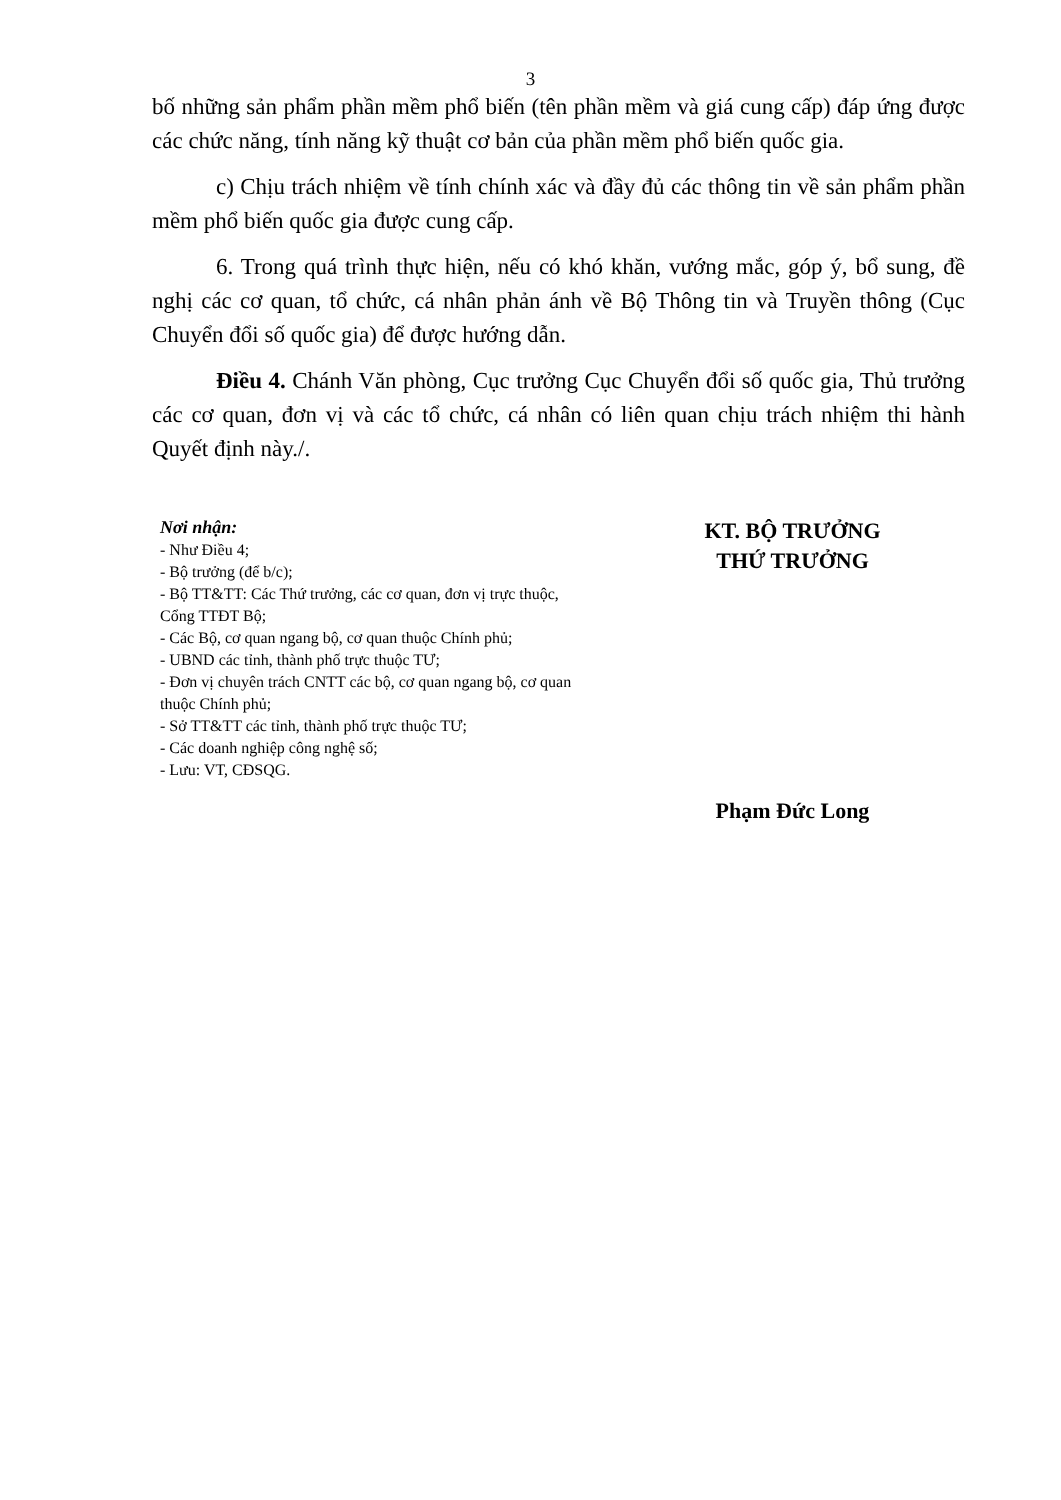3
bố những sản phẩm phần mềm phổ biến (tên phần mềm và giá cung cấp) đáp ứng được các chức năng, tính năng kỹ thuật cơ bản của phần mềm phổ biến quốc gia.
c) Chịu trách nhiệm về tính chính xác và đầy đủ các thông tin về sản phẩm phần mềm phổ biến quốc gia được cung cấp.
6. Trong quá trình thực hiện, nếu có khó khăn, vướng mắc, góp ý, bổ sung, đề nghị các cơ quan, tổ chức, cá nhân phản ánh về Bộ Thông tin và Truyền thông (Cục Chuyển đổi số quốc gia) để được hướng dẫn.
Điều 4. Chánh Văn phòng, Cục trưởng Cục Chuyển đổi số quốc gia, Thủ trưởng các cơ quan, đơn vị và các tổ chức, cá nhân có liên quan chịu trách nhiệm thi hành Quyết định này./.
Nơi nhận:
- Như Điều 4;
- Bộ trưởng (để b/c);
- Bộ TT&TT: Các Thứ trưởng, các cơ quan, đơn vị trực thuộc, Cổng TTĐT Bộ;
- Các Bộ, cơ quan ngang bộ, cơ quan thuộc Chính phủ;
- UBND các tỉnh, thành phố trực thuộc TƯ;
- Đơn vị chuyên trách CNTT các bộ, cơ quan ngang bộ, cơ quan thuộc Chính phủ;
- Sở TT&TT các tỉnh, thành phố trực thuộc TƯ;
- Các doanh nghiệp công nghệ số;
- Lưu: VT, CĐSQG.
KT. BỘ TRƯỞNG
THỨ TRƯỞNG
Phạm Đức Long